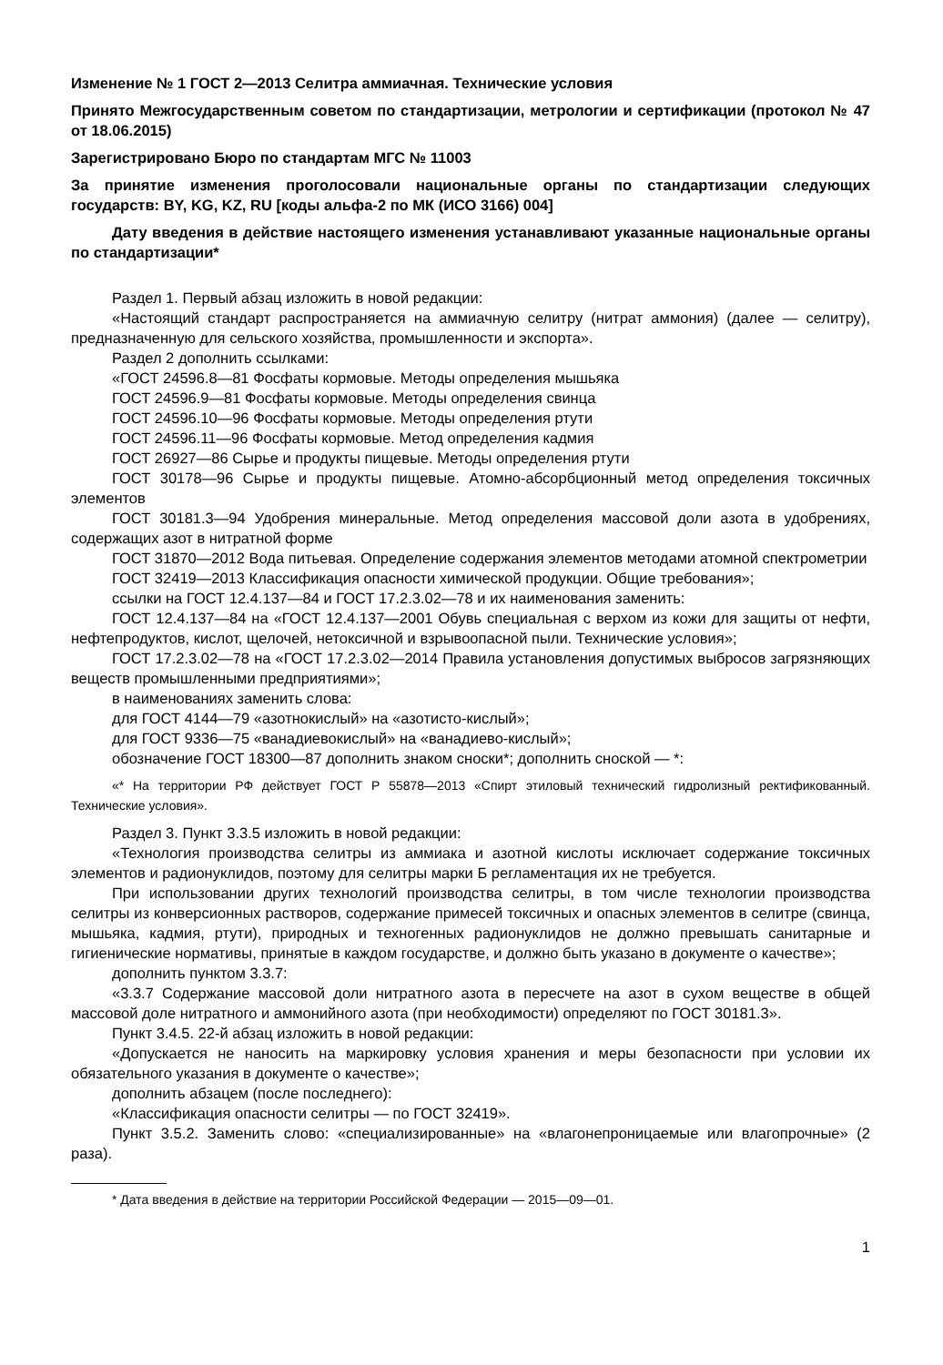Изменение № 1 ГОСТ 2—2013 Селитра аммиачная. Технические условия
Принято Межгосударственным советом по стандартизации, метрологии и сертификации (протокол № 47 от 18.06.2015)
Зарегистрировано Бюро по стандартам МГС № 11003
За принятие изменения проголосовали национальные органы по стандартизации следующих государств: BY, KG, KZ, RU [коды альфа-2 по МК (ИСО 3166) 004]
Дату введения в действие настоящего изменения устанавливают указанные национальные органы по стандартизации*
Раздел 1. Первый абзац изложить в новой редакции:
«Настоящий стандарт распространяется на аммиачную селитру (нитрат аммония) (далее — селитру), предназначенную для сельского хозяйства, промышленности и экспорта».
Раздел 2 дополнить ссылками:
«ГОСТ 24596.8—81 Фосфаты кормовые. Методы определения мышьяка
ГОСТ 24596.9—81 Фосфаты кормовые. Методы определения свинца
ГОСТ 24596.10—96 Фосфаты кормовые. Методы определения ртути
ГОСТ 24596.11—96 Фосфаты кормовые. Метод определения кадмия
ГОСТ 26927—86 Сырье и продукты пищевые. Методы определения ртути
ГОСТ 30178—96 Сырье и продукты пищевые. Атомно-абсорбционный метод определения токсичных элементов
ГОСТ 30181.3—94 Удобрения минеральные. Метод определения массовой доли азота в удобрениях, содержащих азот в нитратной форме
ГОСТ 31870—2012 Вода питьевая. Определение содержания элементов методами атомной спектрометрии
ГОСТ 32419—2013 Классификация опасности химической продукции. Общие требования»;
ссылки на ГОСТ 12.4.137—84 и ГОСТ 17.2.3.02—78 и их наименования заменить:
ГОСТ 12.4.137—84 на «ГОСТ 12.4.137—2001 Обувь специальная с верхом из кожи для защиты от нефти, нефтепродуктов, кислот, щелочей, нетоксичной и взрывоопасной пыли. Технические условия»;
ГОСТ 17.2.3.02—78 на «ГОСТ 17.2.3.02—2014 Правила установления допустимых выбросов загрязняющих веществ промышленными предприятиями»;
в наименованиях заменить слова:
для ГОСТ 4144—79 «азотнокислый» на «азотисто-кислый»;
для ГОСТ 9336—75 «ванадиевокислый» на «ванадиево-кислый»;
обозначение ГОСТ 18300—87 дополнить знаком сноски*; дополнить сноской — *:
«* На территории РФ действует ГОСТ Р 55878—2013 «Спирт этиловый технический гидролизный ректификованный. Технические условия».
Раздел 3. Пункт 3.3.5 изложить в новой редакции:
«Технология производства селитры из аммиака и азотной кислоты исключает содержание токсичных элементов и радионуклидов, поэтому для селитры марки Б регламентация их не требуется.
При использовании других технологий производства селитры, в том числе технологии производства селитры из конверсионных растворов, содержание примесей токсичных и опасных элементов в селитре (свинца, мышьяка, кадмия, ртути), природных и техногенных радионуклидов не должно превышать санитарные и гигиенические нормативы, принятые в каждом государстве, и должно быть указано в документе о качестве»;
дополнить пунктом 3.3.7:
«3.3.7 Содержание массовой доли нитратного азота в пересчете на азот в сухом веществе в общей массовой доле нитратного и аммонийного азота (при необходимости) определяют по ГОСТ 30181.3».
Пункт 3.4.5. 22-й абзац изложить в новой редакции:
«Допускается не наносить на маркировку условия хранения и меры безопасности при условии их обязательного указания в документе о качестве»;
дополнить абзацем (после последнего):
«Классификация опасности селитры — по ГОСТ 32419».
Пункт 3.5.2. Заменить слово: «специализированные» на «влагонепроницаемые или влагопрочные» (2 раза).
* Дата введения в действие на территории Российской Федерации — 2015—09—01.
1